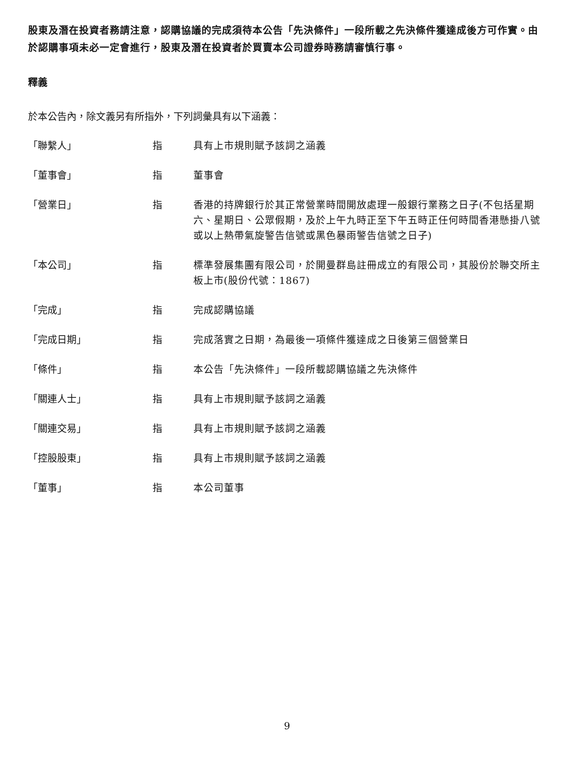股東及潛在投資者務請注意，認購協議的完成須待本公告「先決條件」一段所載之先決條件獲達成後方可作實。由於認購事項未必一定會進行，股東及潛在投資者於買賣本公司證券時務請審慎行事。
釋義
於本公告內，除文義另有所指外，下列詞彙具有以下涵義：
| 「聯繫人」 | 指 | 具有上市規則賦予該詞之涵義 |
| 「董事會」 | 指 | 董事會 |
| 「營業日」 | 指 | 香港的持牌銀行於其正常營業時間開放處理一般銀行業務之日子(不包括星期六、星期日、公眾假期，及於上午九時正至下午五時正任何時間香港懸掛八號或以上熱帶氣旋警告信號或黑色暴雨警告信號之日子) |
| 「本公司」 | 指 | 標準發展集團有限公司，於開曼群島註冊成立的有限公司，其股份於聯交所主板上市(股份代號：1867) |
| 「完成」 | 指 | 完成認購協議 |
| 「完成日期」 | 指 | 完成落實之日期，為最後一項條件獲達成之日後第三個營業日 |
| 「條件」 | 指 | 本公告「先決條件」一段所載認購協議之先決條件 |
| 「關連人士」 | 指 | 具有上市規則賦予該詞之涵義 |
| 「關連交易」 | 指 | 具有上市規則賦予該詞之涵義 |
| 「控股股東」 | 指 | 具有上市規則賦予該詞之涵義 |
| 「董事」 | 指 | 本公司董事 |
9